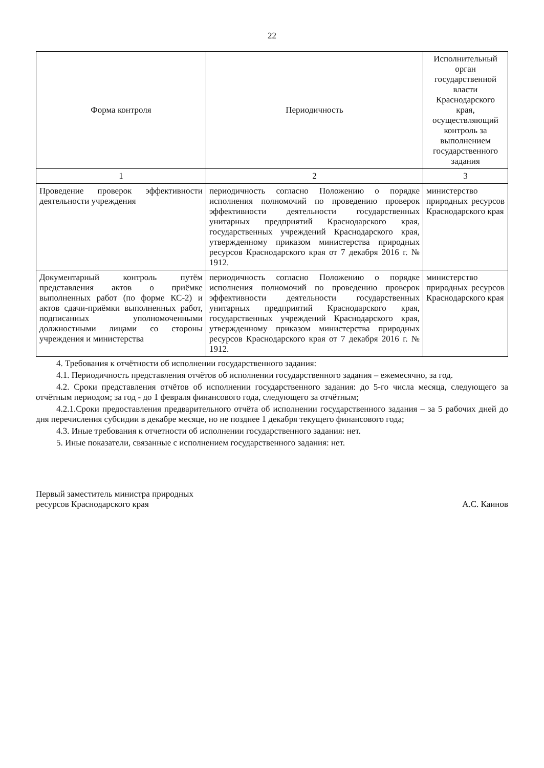22
| Форма контроля | Периодичность | Исполнительный орган государственной власти Краснодарского края, осуществляющий контроль за выполнением государственного задания |
| --- | --- | --- |
| 1 | 2 | 3 |
| Проведение проверок эффективности деятельности учреждения | периодичность согласно Положению о порядке исполнения полномочий по проведению проверок эффективности деятельности государственных унитарных предприятий Краснодарского края, государственных учреждений Краснодарского края, утвержденному приказом министерства природных ресурсов Краснодарского края от 7 декабря 2016 г. № 1912. | министерство природных ресурсов Краснодарского края |
| Документарный контроль путём представления актов о приёмке выполненных работ (по форме КС-2) и актов сдачи-приёмки выполненных работ, подписанных уполномоченными должностными лицами со стороны учреждения и министерства | периодичность согласно Положению о порядке исполнения полномочий по проведению проверок эффективности деятельности государственных унитарных предприятий Краснодарского края, государственных учреждений Краснодарского края, утвержденному приказом министерства природных ресурсов Краснодарского края от 7 декабря 2016 г. № 1912. | министерство природных ресурсов Краснодарского края |
4. Требования к отчётности об исполнении государственного задания:
4.1. Периодичность представления отчётов об исполнении государственного задания – ежемесячно, за год.
4.2. Сроки представления отчётов об исполнении государственного задания: до 5-го числа месяца, следующего за отчётным периодом; за год - до 1 февраля финансового года, следующего за отчётным;
4.2.1.Сроки предоставления предварительного отчёта об исполнении государственного задания – за 5 рабочих дней до дня перечисления субсидии в декабре месяце, но не позднее 1 декабря текущего финансового года;
4.3. Иные требования к отчетности об исполнении государственного задания: нет.
5. Иные показатели, связанные с исполнением государственного задания: нет.
Первый заместитель министра природных
ресурсов Краснодарского края
А.С. Каинов